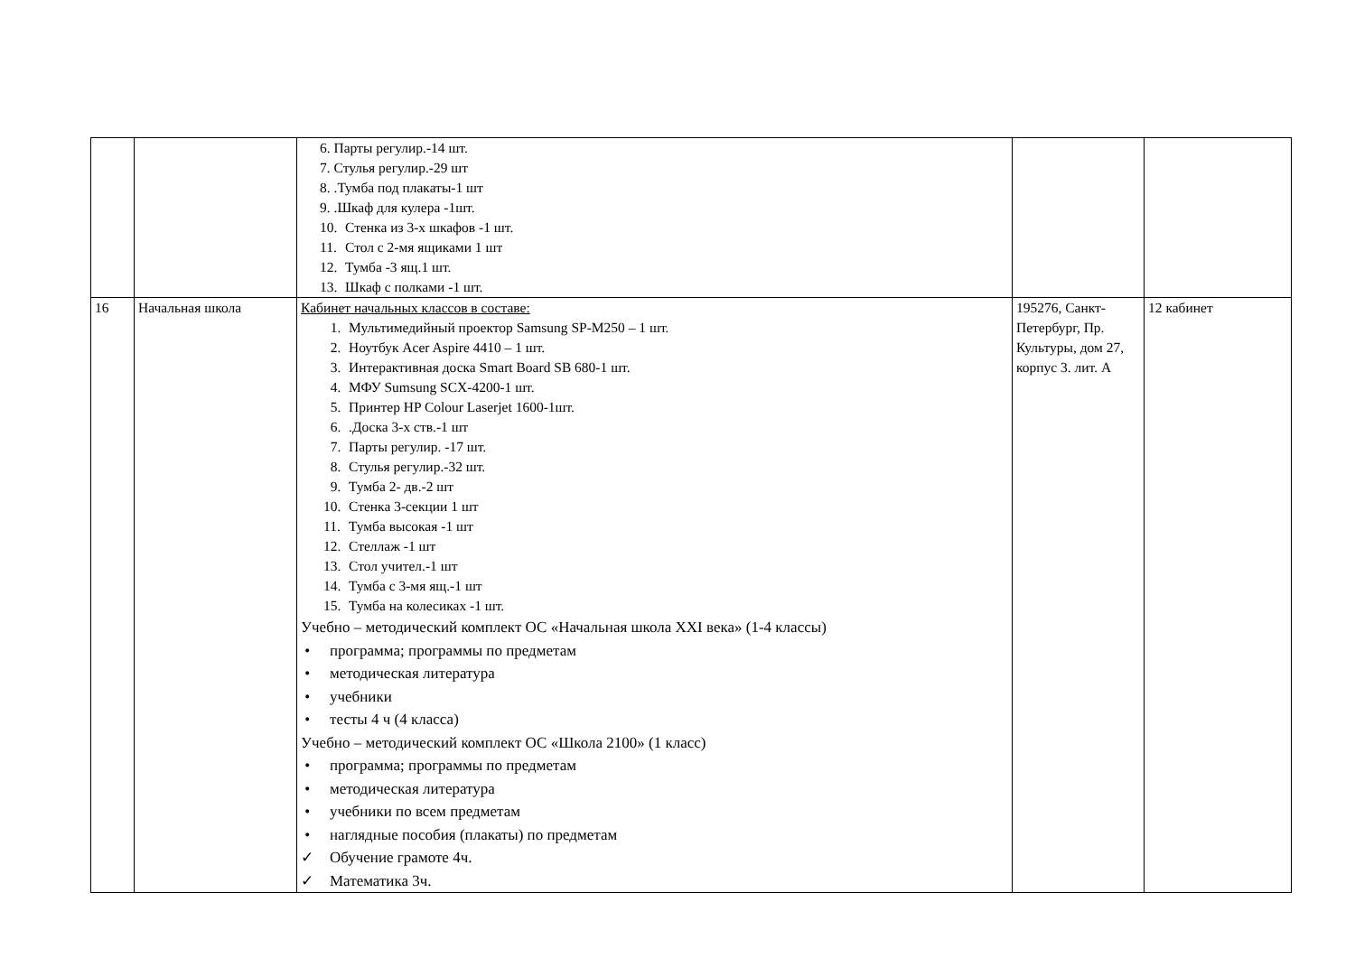| | | 6. Парты регулир.-14 шт. 7. Стулья регулир.-29 шт 8. .Тумба под плакаты-1 шт 9. .Шкаф для кулера -1шт. 10. Стенка из 3-х шкафов -1 шт. 11. Стол с 2-мя ящиками 1 шт 12. Тумба -3 ящ.1 шт. 13. Шкаф с полками -1 шт. | | |
| 16 | Начальная школа | Кабинет начальных классов в составе: 1. Мультимедийный проектор Samsung SP-M250 – 1 шт. 2. Ноутбук Acer Aspire 4410 – 1 шт. 3. Интерактивная доска Smart Board SB 680-1 шт. 4. МФУ Sumsung SCX-4200-1 шт. 5. Принтер HP Colour Laserjet 1600-1шт. 6. .Доска 3-х ств.-1 шт 7. Парты регулир. -17 шт. 8. Стулья регулир.-32 шт. 9. Тумба 2- дв.-2 шт 10. Стенка 3-секции 1 шт 11. Тумба высокая -1 шт 12. Стеллаж -1 шт 13. Стол учител.-1 шт 14. Тумба с 3-мя ящ.-1 шт 15. Тумба на колесиках -1 шт. Учебно – методический комплект ОС «Начальная школа XXI века» (1-4 классы) • программа; программы по предметам • методическая литература • учебники • тесты 4 ч (4 класса) Учебно – методический комплект ОС «Школа 2100» (1 класс) • программа; программы по предметам • методическая литература • учебники по всем предметам • наглядные пособия (плакаты) по предметам ✓ Обучение грамоте 4ч. ✓ Математика 3ч. | 195276, Санкт-Петербург, Пр. Культуры, дом 27, корпус 3. лит. А | 12 кабинет |